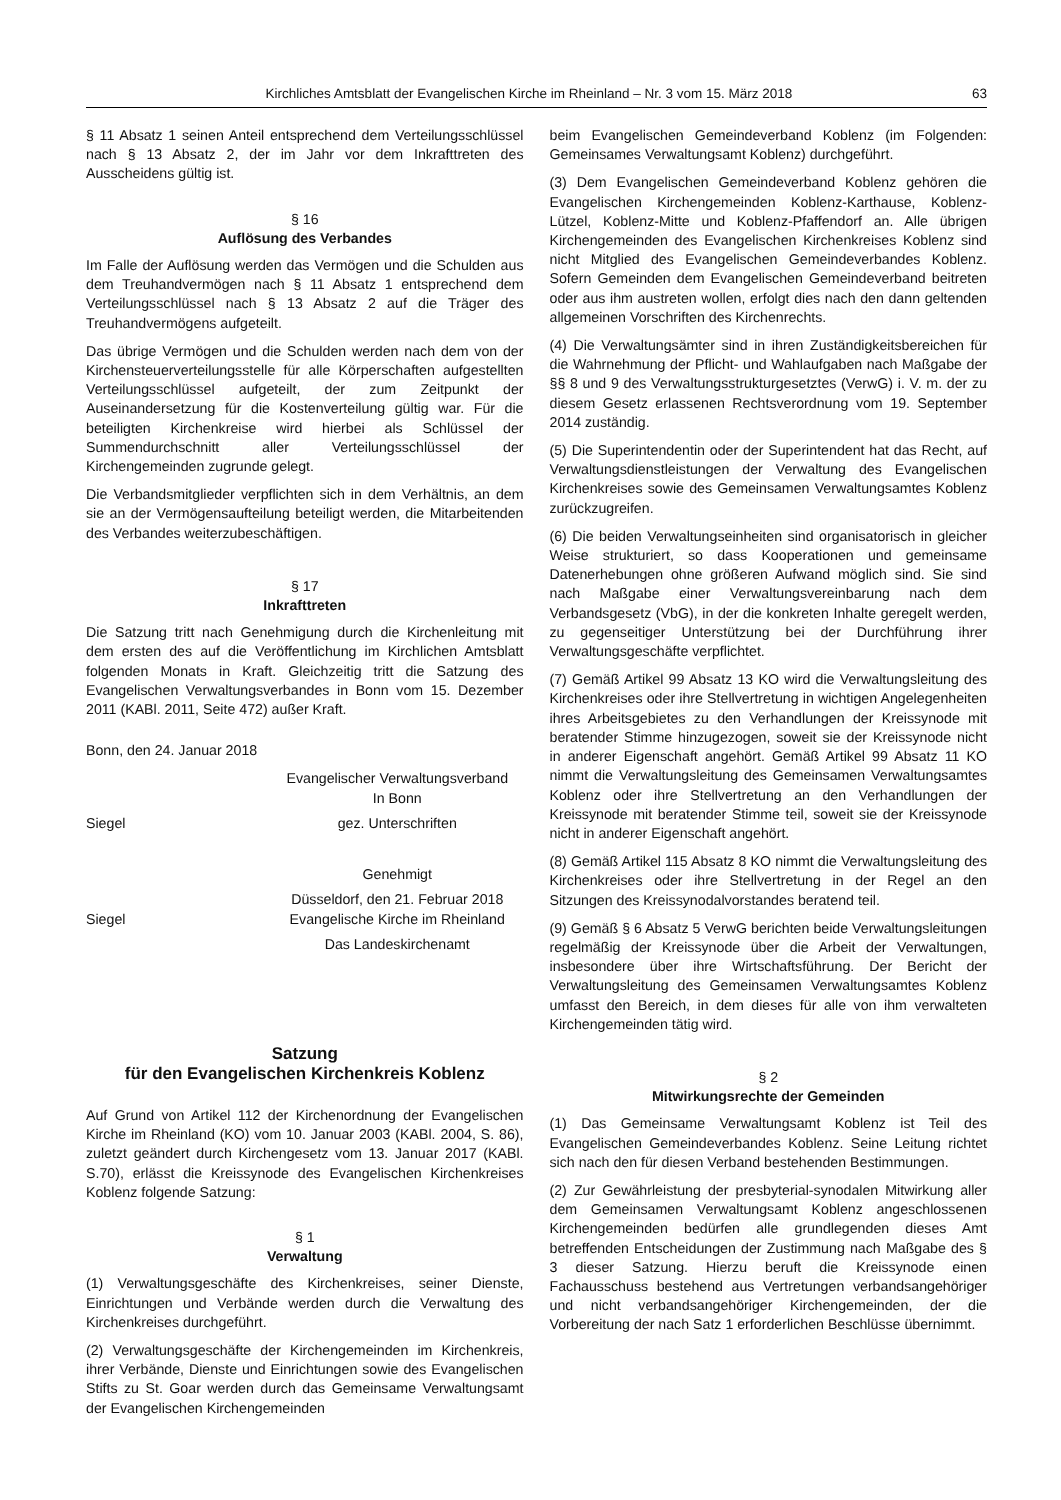Kirchliches Amtsblatt der Evangelischen Kirche im Rheinland – Nr. 3 vom 15. März 2018 63
§ 11 Absatz 1 seinen Anteil entsprechend dem Verteilungsschlüssel nach § 13 Absatz 2, der im Jahr vor dem Inkrafttreten des Ausscheidens gültig ist.
§ 16
Auflösung des Verbandes
Im Falle der Auflösung werden das Vermögen und die Schulden aus dem Treuhandvermögen nach § 11 Absatz 1 entsprechend dem Verteilungsschlüssel nach § 13 Absatz 2 auf die Träger des Treuhandvermögens aufgeteilt.
Das übrige Vermögen und die Schulden werden nach dem von der Kirchensteuerverteilungsstelle für alle Körperschaften aufgestellten Verteilungsschlüssel aufgeteilt, der zum Zeitpunkt der Auseinandersetzung für die Kostenverteilung gültig war. Für die beteiligten Kirchenkreise wird hierbei als Schlüssel der Summendurchschnitt aller Verteilungsschlüssel der Kirchengemeinden zugrunde gelegt.
Die Verbandsmitglieder verpflichten sich in dem Verhältnis, an dem sie an der Vermögensaufteilung beteiligt werden, die Mitarbeitenden des Verbandes weiterzubeschäftigen.
§ 17
Inkrafttreten
Die Satzung tritt nach Genehmigung durch die Kirchenleitung mit dem ersten des auf die Veröffentlichung im Kirchlichen Amtsblatt folgenden Monats in Kraft. Gleichzeitig tritt die Satzung des Evangelischen Verwaltungsverbandes in Bonn vom 15. Dezember 2011 (KABl. 2011, Seite 472) außer Kraft.
Bonn, den 24. Januar 2018
Evangelischer Verwaltungsverband
In Bonn
Siegel gez. Unterschriften
Genehmigt
Siegel Düsseldorf, den 21. Februar 2018
Evangelische Kirche im Rheinland
Das Landeskirchenamt
Satzung
für den Evangelischen Kirchenkreis Koblenz
Auf Grund von Artikel 112 der Kirchenordnung der Evangelischen Kirche im Rheinland (KO) vom 10. Januar 2003 (KABl. 2004, S. 86), zuletzt geändert durch Kirchengesetz vom 13. Januar 2017 (KABl. S.70), erlässt die Kreissynode des Evangelischen Kirchenkreises Koblenz folgende Satzung:
§ 1
Verwaltung
(1) Verwaltungsgeschäfte des Kirchenkreises, seiner Dienste, Einrichtungen und Verbände werden durch die Verwaltung des Kirchenkreises durchgeführt.
(2) Verwaltungsgeschäfte der Kirchengemeinden im Kirchenkreis, ihrer Verbände, Dienste und Einrichtungen sowie des Evangelischen Stifts zu St. Goar werden durch das Gemeinsame Verwaltungsamt der Evangelischen Kirchengemeinden
beim Evangelischen Gemeindeverband Koblenz (im Folgenden: Gemeinsames Verwaltungsamt Koblenz) durchgeführt.
(3) Dem Evangelischen Gemeindeverband Koblenz gehören die Evangelischen Kirchengemeinden Koblenz-Karthause, Koblenz-Lützel, Koblenz-Mitte und Koblenz-Pfaffendorf an. Alle übrigen Kirchengemeinden des Evangelischen Kirchenkreises Koblenz sind nicht Mitglied des Evangelischen Gemeindeverbandes Koblenz. Sofern Gemeinden dem Evangelischen Gemeindeverband beitreten oder aus ihm austreten wollen, erfolgt dies nach den dann geltenden allgemeinen Vorschriften des Kirchenrechts.
(4) Die Verwaltungsämter sind in ihren Zuständigkeitsbereichen für die Wahrnehmung der Pflicht- und Wahlaufgaben nach Maßgabe der §§ 8 und 9 des Verwaltungsstrukturgesetztes (VerwG) i. V. m. der zu diesem Gesetz erlassenen Rechtsverordnung vom 19. September 2014 zuständig.
(5) Die Superintendentin oder der Superintendent hat das Recht, auf Verwaltungsdienstleistungen der Verwaltung des Evangelischen Kirchenkreises sowie des Gemeinsamen Verwaltungsamtes Koblenz zurückzugreifen.
(6) Die beiden Verwaltungseinheiten sind organisatorisch in gleicher Weise strukturiert, so dass Kooperationen und gemeinsame Datenerhebungen ohne größeren Aufwand möglich sind. Sie sind nach Maßgabe einer Verwaltungsvereinbarung nach dem Verbandsgesetz (VbG), in der die konkreten Inhalte geregelt werden, zu gegenseitiger Unterstützung bei der Durchführung ihrer Verwaltungsgeschäfte verpflichtet.
(7) Gemäß Artikel 99 Absatz 13 KO wird die Verwaltungsleitung des Kirchenkreises oder ihre Stellvertretung in wichtigen Angelegenheiten ihres Arbeitsgebietes zu den Verhandlungen der Kreissynode mit beratender Stimme hinzugezogen, soweit sie der Kreissynode nicht in anderer Eigenschaft angehört. Gemäß Artikel 99 Absatz 11 KO nimmt die Verwaltungsleitung des Gemeinsamen Verwaltungsamtes Koblenz oder ihre Stellvertretung an den Verhandlungen der Kreissynode mit beratender Stimme teil, soweit sie der Kreissynode nicht in anderer Eigenschaft angehört.
(8) Gemäß Artikel 115 Absatz 8 KO nimmt die Verwaltungsleitung des Kirchenkreises oder ihre Stellvertretung in der Regel an den Sitzungen des Kreissynodalvorstandes beratend teil.
(9) Gemäß § 6 Absatz 5 VerwG berichten beide Verwaltungsleitungen regelmäßig der Kreissynode über die Arbeit der Verwaltungen, insbesondere über ihre Wirtschaftsführung. Der Bericht der Verwaltungsleitung des Gemeinsamen Verwaltungsamtes Koblenz umfasst den Bereich, in dem dieses für alle von ihm verwalteten Kirchengemeinden tätig wird.
§ 2
Mitwirkungsrechte der Gemeinden
(1) Das Gemeinsame Verwaltungsamt Koblenz ist Teil des Evangelischen Gemeindeverbandes Koblenz. Seine Leitung richtet sich nach den für diesen Verband bestehenden Bestimmungen.
(2) Zur Gewährleistung der presbyterial-synodalen Mitwirkung aller dem Gemeinsamen Verwaltungsamt Koblenz angeschlossenen Kirchengemeinden bedürfen alle grundlegenden dieses Amt betreffenden Entscheidungen der Zustimmung nach Maßgabe des § 3 dieser Satzung. Hierzu beruft die Kreissynode einen Fachausschuss bestehend aus Vertretungen verbandsangehöriger und nicht verbandsangehöriger Kirchengemeinden, der die Vorbereitung der nach Satz 1 erforderlichen Beschlüsse übernimmt.